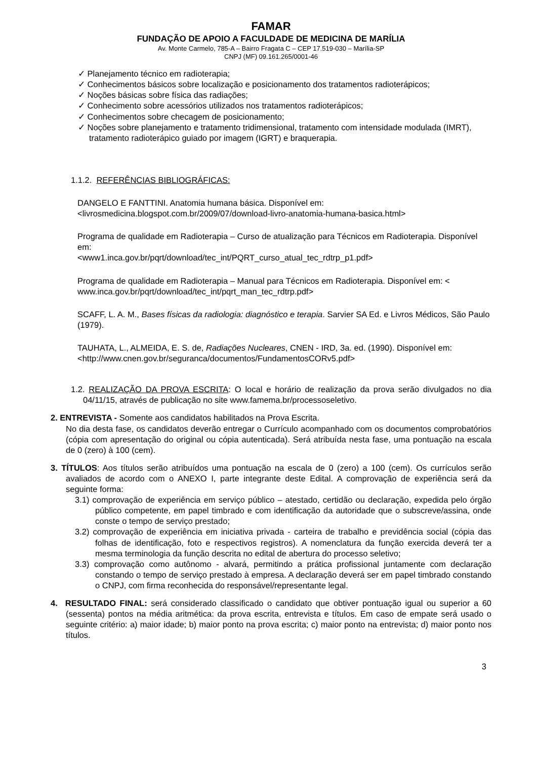FAMAR
FUNDAÇÃO DE APOIO A FACULDADE DE MEDICINA DE MARÍLIA
Av. Monte Carmelo, 785-A – Bairro Fragata C – CEP 17.519-030 – Marília-SP
CNPJ (MF) 09.161.265/0001-46
✓ Planejamento técnico em radioterapia;
✓ Conhecimentos básicos sobre localização e posicionamento dos tratamentos radioterápicos;
✓ Noções básicas sobre física das radiações;
✓ Conhecimento sobre acessórios utilizados nos tratamentos radioterápicos;
✓ Conhecimentos sobre checagem de posicionamento;
✓ Noções sobre planejamento e tratamento tridimensional, tratamento com intensidade modulada (IMRT), tratamento radioterápico guiado por imagem (IGRT) e braquerapia.
1.1.2. REFERÊNCIAS BIBLIOGRÁFICAS:
DANGELO E FANTTINI. Anatomia humana básica. Disponível em: <livrosmedicina.blogspot.com.br/2009/07/download-livro-anatomia-humana-basica.html>
Programa de qualidade em Radioterapia – Curso de atualização para Técnicos em Radioterapia. Disponível em:
<www1.inca.gov.br/pqrt/download/tec_int/PQRT_curso_atual_tec_rdtrp_p1.pdf>
Programa de qualidade em Radioterapia – Manual para Técnicos em Radioterapia. Disponível em: < www.inca.gov.br/pqrt/download/tec_int/pqrt_man_tec_rdtrp.pdf>
SCAFF, L. A. M., Bases físicas da radiologia: diagnóstico e terapia. Sarvier SA Ed. e Livros Médicos, São Paulo (1979).
TAUHATA, L., ALMEIDA, E. S. de, Radiações Nucleares, CNEN - IRD, 3a. ed. (1990). Disponível em: <http://www.cnen.gov.br/seguranca/documentos/FundamentosCORv5.pdf>
1.2. REALIZAÇÃO DA PROVA ESCRITA: O local e horário de realização da prova serão divulgados no dia 04/11/15, através de publicação no site www.famema.br/processoseletivo.
2. ENTREVISTA - Somente aos candidatos habilitados na Prova Escrita.
No dia desta fase, os candidatos deverão entregar o Currículo acompanhado com os documentos comprobatórios (cópia com apresentação do original ou cópia autenticada). Será atribuída nesta fase, uma pontuação na escala de 0 (zero) à 100 (cem).
3. TÍTULOS: Aos títulos serão atribuídos uma pontuação na escala de 0 (zero) a 100 (cem). Os currículos serão avaliados de acordo com o ANEXO I, parte integrante deste Edital. A comprovação de experiência será da seguinte forma:
3.1) comprovação de experiência em serviço público – atestado, certidão ou declaração, expedida pelo órgão público competente, em papel timbrado e com identificação da autoridade que o subscreve/assina, onde conste o tempo de serviço prestado;
3.2) comprovação de experiência em iniciativa privada - carteira de trabalho e previdência social (cópia das folhas de identificação, foto e respectivos registros). A nomenclatura da função exercida deverá ter a mesma terminologia da função descrita no edital de abertura do processo seletivo;
3.3) comprovação como autônomo - alvará, permitindo a prática profissional juntamente com declaração constando o tempo de serviço prestado à empresa. A declaração deverá ser em papel timbrado constando o CNPJ, com firma reconhecida do responsável/representante legal.
4. RESULTADO FINAL: será considerado classificado o candidato que obtiver pontuação igual ou superior a 60 (sessenta) pontos na média aritmética: da prova escrita, entrevista e títulos. Em caso de empate será usado o seguinte critério: a) maior idade; b) maior ponto na prova escrita; c) maior ponto na entrevista; d) maior ponto nos títulos.
3